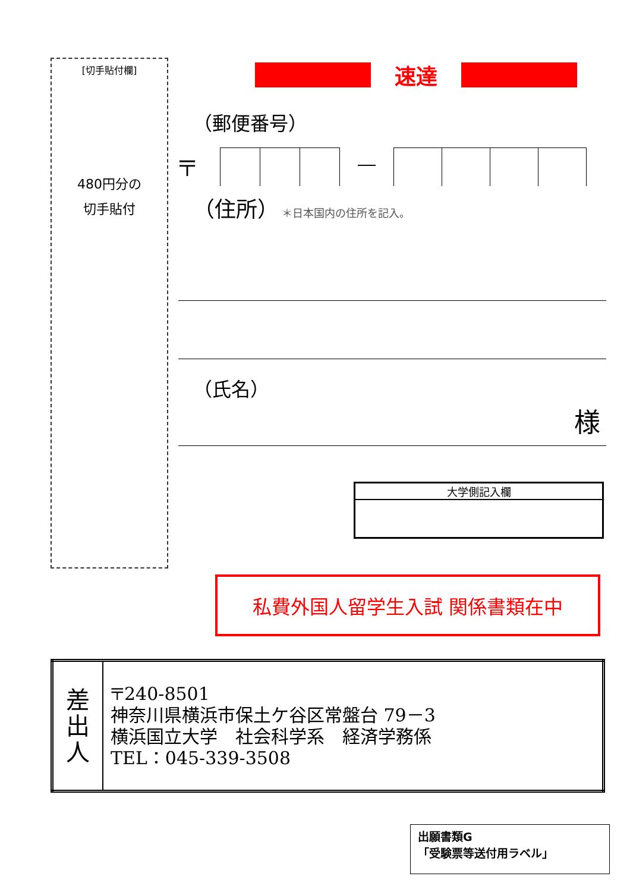[切手貼付欄]
480円分の
切手貼付
速達
（郵便番号）
〒 ―
（住所） ＊日本国内の住所を記入。
（氏名）
様
大学側記入欄
私費外国人留学生入試 関係書類在中
| 差 出 人 | 〒240-8501 神奈川県横浜市保土ケ谷区常盤台 79－3 横浜国立大学 社会科学系 経済学務係 TEL：045-339-3508 |
出願書類G
「受験票等送付用ラベル」